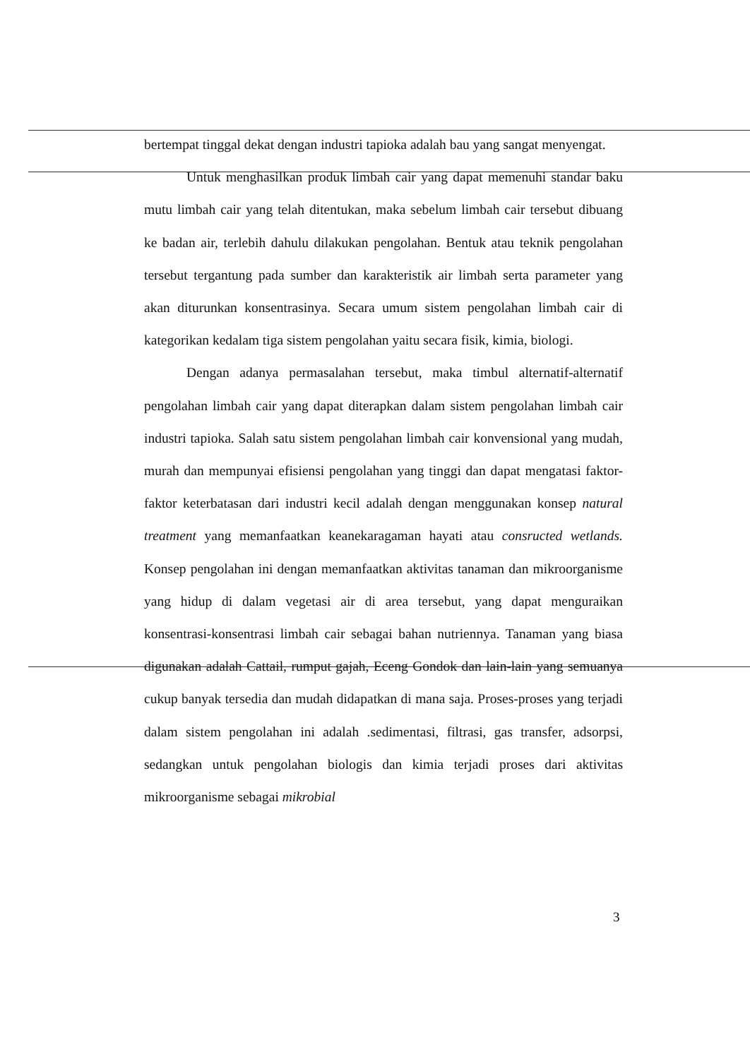bertempat tinggal dekat dengan industri tapioka adalah bau yang sangat menyengat.
Untuk menghasilkan produk limbah cair yang dapat memenuhi standar baku mutu limbah cair yang telah ditentukan, maka sebelum limbah cair tersebut dibuang ke badan air, terlebih dahulu dilakukan pengolahan. Bentuk atau teknik pengolahan tersebut tergantung pada sumber dan karakteristik air limbah serta parameter yang akan diturunkan konsentrasinya. Secara umum sistem pengolahan limbah cair di kategorikan kedalam tiga sistem pengolahan yaitu secara fisik, kimia, biologi.
Dengan adanya permasalahan tersebut, maka timbul alternatif-alternatif pengolahan limbah cair yang dapat diterapkan dalam sistem pengolahan limbah cair industri tapioka. Salah satu sistem pengolahan limbah cair konvensional yang mudah, murah dan mempunyai efisiensi pengolahan yang tinggi dan dapat mengatasi faktor-faktor keterbatasan dari industri kecil adalah dengan menggunakan konsep natural treatment yang memanfaatkan keanekaragaman hayati atau consructed wetlands. Konsep pengolahan ini dengan memanfaatkan aktivitas tanaman dan mikroorganisme yang hidup di dalam vegetasi air di area tersebut, yang dapat menguraikan konsentrasi-konsentrasi limbah cair sebagai bahan nutriennya. Tanaman yang biasa digunakan adalah Cattail, rumput gajah, Eceng Gondok dan lain-lain yang semuanya cukup banyak tersedia dan mudah didapatkan di mana saja. Proses-proses yang terjadi dalam sistem pengolahan ini adalah .sedimentasi, filtrasi, gas transfer, adsorpsi, sedangkan untuk pengolahan biologis dan kimia terjadi proses dari aktivitas mikroorganisme sebagai mikrobial
3